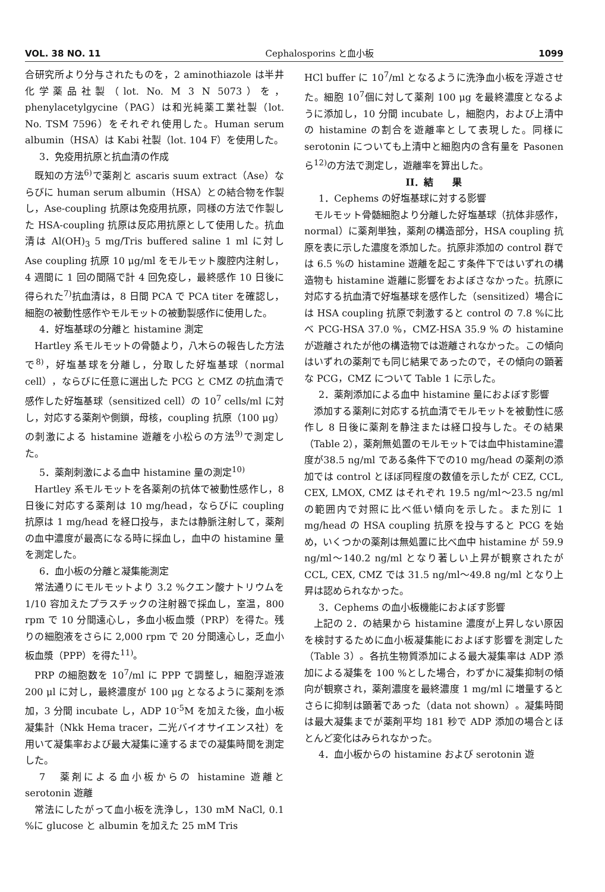VOL. 38 NO. 11 Cephalosporins と血小板 1099
合研究所より分与されたものを，2 aminothiazole は半井化学薬品社製（lot. No. M 3 N 5073）を，phenylacetylgycine（PAG）は和光純薬工業社製（lot. No. TSM 7596）をそれぞれ使用した。Human serum albumin（HSA）は Kabi 社製（lot. 104 F）を使用した。
3．免疫用抗原と抗血清の作成
既知の方法<sup>6)</sup>で薬剤と ascaris suum extract（Ase）ならびに human serum albumin（HSA）との結合物を作製し，Ase-coupling 抗原は免疫用抗原，同様の方法で作製した HSA-coupling 抗原は反応用抗原として使用した。抗血清は Al(OH)<sub>3</sub> 5 mg/Tris buffered saline 1 ml に対し Ase coupling 抗原 10 μg/ml をモルモット腹腔内注射し，4 週間に 1 回の間隔で計 4 回免疫し，最終感作 10 日後に得られた<sup>7)</sup>抗血清は，8 日間 PCA で PCA titer を確認し，細胞の被動性感作やモルモットの被動製感作に使用した。
4．好塩基球の分離と histamine 測定
Hartley 系モルモットの骨髄より，八木らの報告した方法で<sup>8)</sup>，好塩基球を分離し，分取した好塩基球（normal cell），ならびに任意に選出した PCG と CMZ の抗血清で感作した好塩基球（sensitized cell）の 10<sup>7</sup> cells/ml に対し，対応する薬剤や側鎖，母核，coupling 抗原（100 μg）の刺激による histamine 遊離を小松らの方法<sup>9)</sup>で測定した。
5．薬剤刺激による血中 histamine 量の測定<sup>10)</sup>
Hartley 系モルモットを各薬剤の抗体で被動性感作し，8 日後に対応する薬剤は 10 mg/head，ならびに coupling 抗原は 1 mg/head を経口投与，または静脈注射して，薬剤の血中濃度が最高になる時に採血し，血中の histamine 量を測定した。
6．血小板の分離と凝集能測定
常法通りにモルモットより 3.2 %クエン酸ナトリウムを 1/10 容加えたプラスチックの注射器で採血し，室温，800 rpm で 10 分間遠心し，多血小板血漿（PRP）を得た。残りの細胞液をさらに 2,000 rpm で 20 分間遠心し，乏血小板血漿（PPP）を得た<sup>11)</sup>。
PRP の細胞数を 10<sup>7</sup>/ml に PPP で調整し，細胞浮遊液 200 μl に対し，最終濃度が 100 μg となるように薬剤を添加，3 分間 incubate し，ADP 10<sup>-5</sup>M を加えた後，血小板凝集計（Nkk Hema tracer，二光バイオサイエンス社）を用いて凝集率および最大凝集に達するまでの凝集時間を測定した。
7　薬剤による血小板からの histamine 遊離と serotonin 遊離
常法にしたがって血小板を洗浄し，130 mM NaCl, 0.1 %に glucose と albumin を加えた 25 mM Tris
HCl buffer に 10<sup>7</sup>/ml となるように洗浄血小板を浮遊させた。細胞 10<sup>7</sup>個に対して薬剤 100 μg を最終濃度となるように添加し，10 分間 incubate し，細胞内，および上清中の histamine の割合を遊離率として表現した。同様に serotonin についても上清中と細胞内の含有量を Pasonen ら<sup>12)</sup>の方法で測定し，遊離率を算出した。
II．結　　果
1．Cephems の好塩基球に対する影響
モルモット骨髄細胞より分離した好塩基球（抗体非感作，normal）に薬剤単独，薬剤の構造部分，HSA coupling 抗原を表に示した濃度を添加した。抗原非添加の control 群では 6.5 %の histamine 遊離を起こす条件下ではいずれの構造物も histamine 遊離に影響をおよぼさなかった。抗原に対応する抗血清で好塩基球を感作した（sensitized）場合には HSA coupling 抗原で刺激すると control の 7.8 %に比べ PCG-HSA 37.0 %，CMZ-HSA 35.9 % の histamine が遊離されたが他の構造物では遊離されなかった。この傾向はいずれの薬剤でも同じ結果であったので，その傾向の顕著な PCG，CMZ について Table 1 に示した。
2．薬剤添加による血中 histamine 量におよぼす影響
添加する薬剤に対応する抗血清でモルモットを被動性に感作し 8 日後に薬剤を静注または経口投与した。その結果（Table 2），薬剤無処置のモルモットでは血中histamine濃度が38.5 ng/ml である条件下での10 mg/head の薬剤の添加では control とほぼ同程度の数値を示したが CEZ, CCL, CEX, LMOX, CMZ はそれぞれ 19.5 ng/ml～23.5 ng/ml の範囲内で対照に比べ低い傾向を示した。また別に 1 mg/head の HSA coupling 抗原を投与すると PCG を始め，いくつかの薬剤は無処置に比べ血中 histamine が 59.9 ng/ml～140.2 ng/ml となり著しい上昇が観察されたが CCL, CEX, CMZ では 31.5 ng/ml～49.8 ng/ml となり上昇は認められなかった。
3．Cephems の血小板機能におよぼす影響
上記の 2．の結果から histamine 濃度が上昇しない原因を検討するために血小板凝集能におよぼす影響を測定した（Table 3）。各抗生物質添加による最大凝集率は ADP 添加による凝集を 100 %とした場合，わずかに凝集抑制の傾向が観察され，薬剤濃度を最終濃度 1 mg/ml に増量するとさらに抑制は顕著であった（data not shown）。凝集時間は最大凝集までが薬剤平均 181 秒で ADP 添加の場合とほとんど変化はみられなかった。
4．血小板からの histamine および serotonin 遊